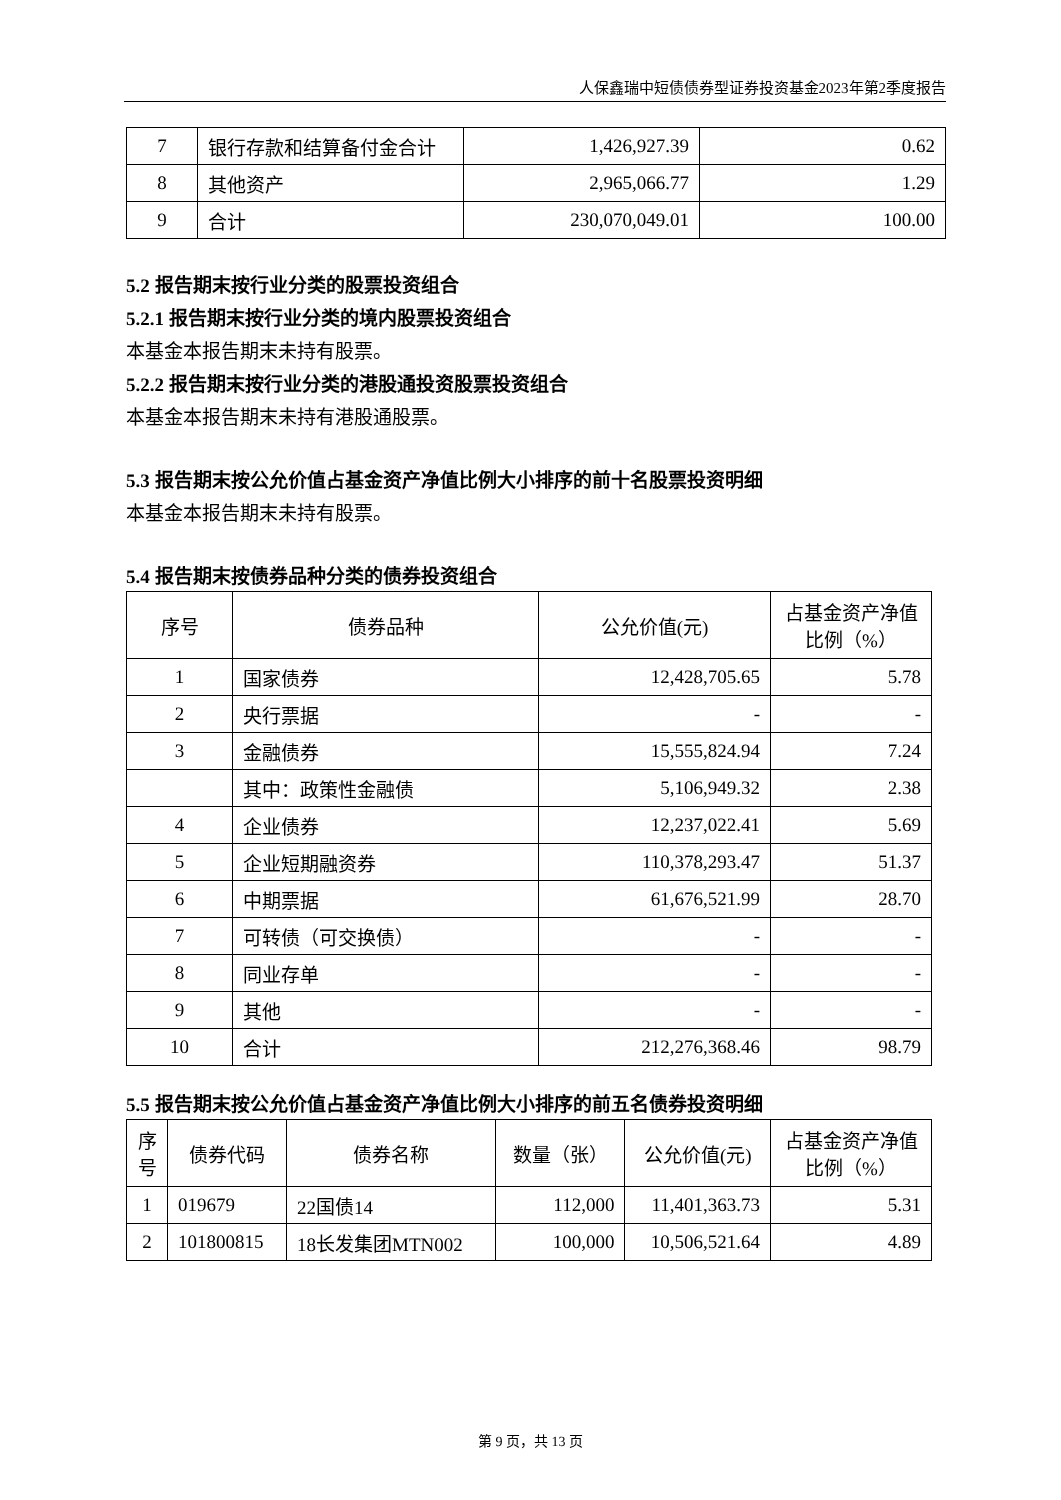人保鑫瑞中短债债券型证券投资基金2023年第2季度报告
| 7 | 银行存款和结算备付金合计 | 1,426,927.39 | 0.62 |
| 8 | 其他资产 | 2,965,066.77 | 1.29 |
| 9 | 合计 | 230,070,049.01 | 100.00 |
5.2 报告期末按行业分类的股票投资组合
5.2.1 报告期末按行业分类的境内股票投资组合
本基金本报告期末未持有股票。
5.2.2 报告期末按行业分类的港股通投资股票投资组合
本基金本报告期末未持有港股通股票。
5.3 报告期末按公允价值占基金资产净值比例大小排序的前十名股票投资明细
本基金本报告期末未持有股票。
5.4 报告期末按债券品种分类的债券投资组合
| 序号 | 债券品种 | 公允价值(元) | 占基金资产净值比例（%） |
| --- | --- | --- | --- |
| 1 | 国家债券 | 12,428,705.65 | 5.78 |
| 2 | 央行票据 | - | - |
| 3 | 金融债券 | 15,555,824.94 | 7.24 |
| | 其中：政策性金融债 | 5,106,949.32 | 2.38 |
| 4 | 企业债券 | 12,237,022.41 | 5.69 |
| 5 | 企业短期融资券 | 110,378,293.47 | 51.37 |
| 6 | 中期票据 | 61,676,521.99 | 28.70 |
| 7 | 可转债（可交换债） | - | - |
| 8 | 同业存单 | - | - |
| 9 | 其他 | - | - |
| 10 | 合计 | 212,276,368.46 | 98.79 |
5.5 报告期末按公允价值占基金资产净值比例大小排序的前五名债券投资明细
| 序号 | 债券代码 | 债券名称 | 数量（张） | 公允价值(元) | 占基金资产净值比例（%） |
| --- | --- | --- | --- | --- | --- |
| 1 | 019679 | 22国债14 | 112,000 | 11,401,363.73 | 5.31 |
| 2 | 101800815 | 18长发集团MTN002 | 100,000 | 10,506,521.64 | 4.89 |
第 9 页，共 13 页